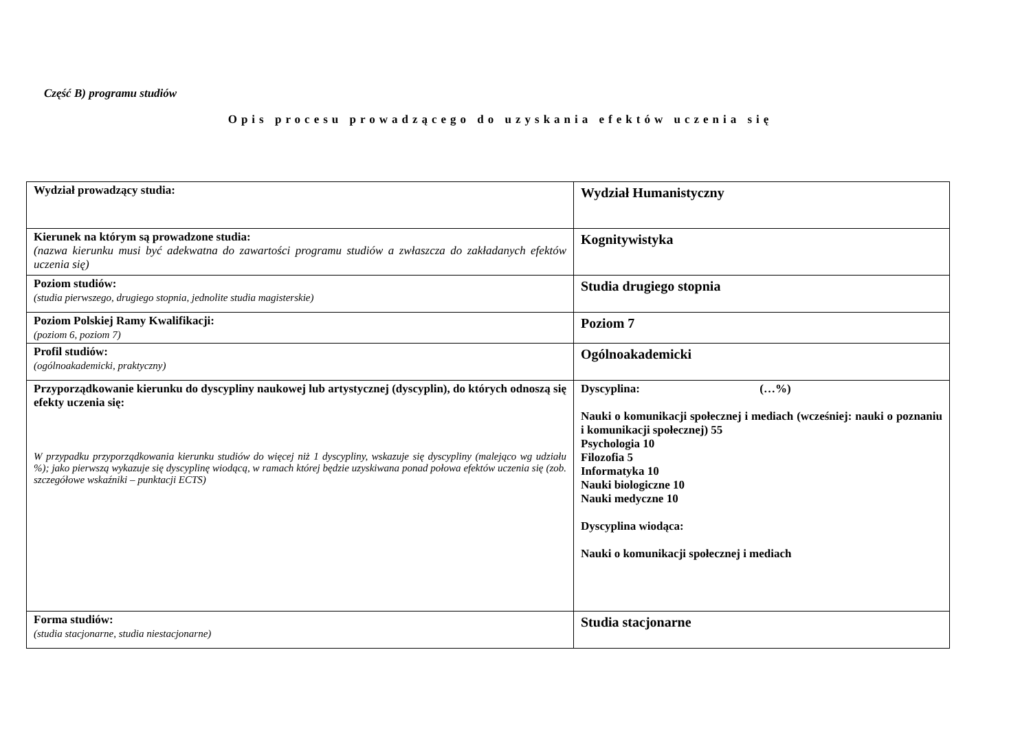Część B) programu studiów
Opis procesu prowadzącego do uzyskania efektów uczenia się
| Wydział prowadzący studia: | Wydział Humanistyczny |
| Kierunek na którym są prowadzone studia: (nazwa kierunku musi być adekwatna do zawartości programu studiów a zwłaszcza do zakładanych efektów uczenia się) | Kognitywistyka |
| Poziom studiów: (studia pierwszego, drugiego stopnia, jednolite studia magisterskie) | Studia drugiego stopnia |
| Poziom Polskiej Ramy Kwalifikacji: (poziom 6, poziom 7) | Poziom 7 |
| Profil studiów: (ogólnoakademicki, praktyczny) | Ogólnoakademicki |
| Przyporządkowanie kierunku do dyscypliny naukowej lub artystycznej (dyscyplin), do których odnoszą się efekty uczenia się: W przypadku przyporządkowania kierunku studiów do więcej niż 1 dyscypliny, wskazuje się dyscypliny (malejąco wg udziału %); jako pierwszą wykazuje się dyscyplinę wiodącą, w ramach której będzie uzyskiwana ponad połowa efektów uczenia się (zob. szczegółowe wskaźniki – punktacji ECTS) | Dyscyplina: (…%) Nauki o komunikacji społecznej i mediach (wcześniej: nauki o poznaniu i komunikacji społecznej) 55 Psychologia 10 Filozofia 5 Informatyka 10 Nauki biologiczne 10 Nauki medyczne 10 Dyscyplina wiodąca: Nauki o komunikacji społecznej i mediach |
| Forma studiów: (studia stacjonarne, studia niestacjonarne) | Studia stacjonarne |